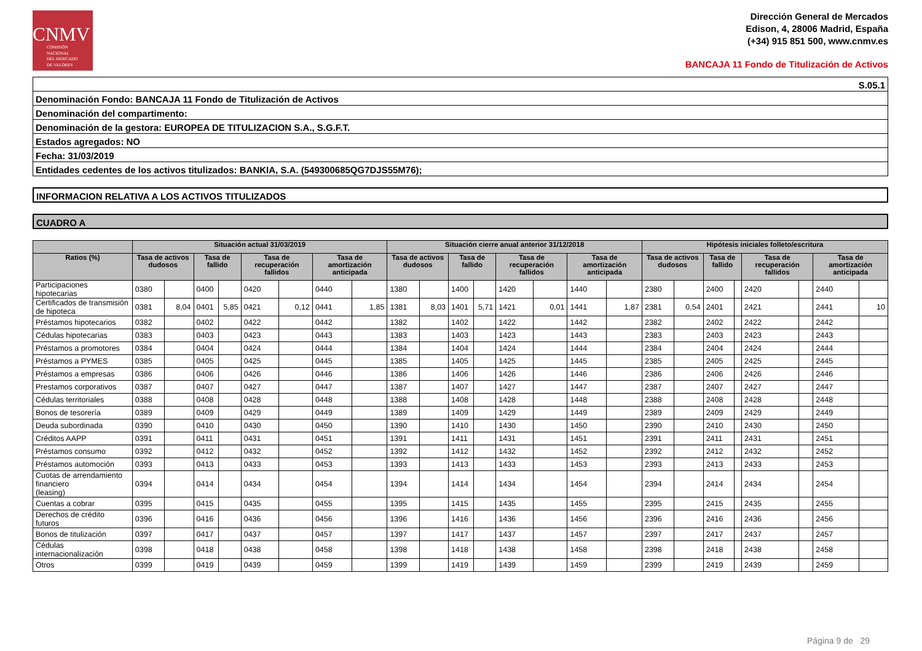CNMV
COMISIÓN
NACIONAL
DEL MERCADO
DE VALORES
Dirección General de Mercados
Edison, 4, 28006 Madrid, España
(+34) 915 851 500, www.cnmv.es
BANCAJA 11 Fondo de Titulización de Activos
S.05.1
Denominación Fondo: BANCAJA 11 Fondo de Titulización de Activos
Denominación del compartimento:
Denominación de la gestora: EUROPEA DE TITULIZACION S.A., S.G.F.T.
Estados agregados: NO
Fecha: 31/03/2019
Entidades cedentes de los activos titulizados: BANKIA, S.A. (549300685QG7DJS55M76);
INFORMACION RELATIVA A LOS ACTIVOS TITULIZADOS
CUADRO A
| | Situación actual 31/03/2019 | | | | | | | | Situación cierre anual anterior 31/12/2018 | | | | | | | | Hipótesis iniciales folleto/escritura | | | | | | | |
| --- | --- | --- | --- | --- | --- | --- | --- | --- | --- | --- | --- | --- | --- | --- | --- | --- | --- | --- | --- | --- | --- | --- | --- | --- |
| Ratios (%) | Tasa de activos dudosos | | Tasa de fallido | | Tasa de recuperación fallidos | | Tasa de amortización anticipada | | Tasa de activos dudosos | | Tasa de fallido | | Tasa de recuperación fallidos | | Tasa de amortización anticipada | | Tasa de activos dudosos | | Tasa de fallido | | Tasa de recuperación fallidos | | Tasa de amortización anticipada | |
| Participaciones hipotecarias | 0380 | | 0400 | | 0420 | | 0440 | | 1380 | | 1400 | | 1420 | | 1440 | | 2380 | | 2400 | | 2420 | | 2440 | |
| Certificados de transmisión de hipoteca | 0381 | 8,04 | 0401 | 5,85 | 0421 | 0,12 | 0441 | 1,85 | 1381 | 8,03 | 1401 | 5,71 | 1421 | 0,01 | 1441 | 1,87 | 2381 | 0,54 | 2401 | | 2421 | | 2441 | 10 |
| Préstamos hipotecarios | 0382 | | 0402 | | 0422 | | 0442 | | 1382 | | 1402 | | 1422 | | 1442 | | 2382 | | 2402 | | 2422 | | 2442 | |
| Cédulas hipotecarias | 0383 | | 0403 | | 0423 | | 0443 | | 1383 | | 1403 | | 1423 | | 1443 | | 2383 | | 2403 | | 2423 | | 2443 | |
| Préstamos a promotores | 0384 | | 0404 | | 0424 | | 0444 | | 1384 | | 1404 | | 1424 | | 1444 | | 2384 | | 2404 | | 2424 | | 2444 | |
| Préstamos a PYMES | 0385 | | 0405 | | 0425 | | 0445 | | 1385 | | 1405 | | 1425 | | 1445 | | 2385 | | 2405 | | 2425 | | 2445 | |
| Préstamos a empresas | 0386 | | 0406 | | 0426 | | 0446 | | 1386 | | 1406 | | 1426 | | 1446 | | 2386 | | 2406 | | 2426 | | 2446 | |
| Prestamos corporativos | 0387 | | 0407 | | 0427 | | 0447 | | 1387 | | 1407 | | 1427 | | 1447 | | 2387 | | 2407 | | 2427 | | 2447 | |
| Cédulas territoriales | 0388 | | 0408 | | 0428 | | 0448 | | 1388 | | 1408 | | 1428 | | 1448 | | 2388 | | 2408 | | 2428 | | 2448 | |
| Bonos de tesorería | 0389 | | 0409 | | 0429 | | 0449 | | 1389 | | 1409 | | 1429 | | 1449 | | 2389 | | 2409 | | 2429 | | 2449 | |
| Deuda subordinada | 0390 | | 0410 | | 0430 | | 0450 | | 1390 | | 1410 | | 1430 | | 1450 | | 2390 | | 2410 | | 2430 | | 2450 | |
| Créditos AAPP | 0391 | | 0411 | | 0431 | | 0451 | | 1391 | | 1411 | | 1431 | | 1451 | | 2391 | | 2411 | | 2431 | | 2451 | |
| Préstamos consumo | 0392 | | 0412 | | 0432 | | 0452 | | 1392 | | 1412 | | 1432 | | 1452 | | 2392 | | 2412 | | 2432 | | 2452 | |
| Préstamos automoción | 0393 | | 0413 | | 0433 | | 0453 | | 1393 | | 1413 | | 1433 | | 1453 | | 2393 | | 2413 | | 2433 | | 2453 | |
| Cuotas de arrendamiento financiero (leasing) | 0394 | | 0414 | | 0434 | | 0454 | | 1394 | | 1414 | | 1434 | | 1454 | | 2394 | | 2414 | | 2434 | | 2454 | |
| Cuentas a cobrar | 0395 | | 0415 | | 0435 | | 0455 | | 1395 | | 1415 | | 1435 | | 1455 | | 2395 | | 2415 | | 2435 | | 2455 | |
| Derechos de crédito futuros | 0396 | | 0416 | | 0436 | | 0456 | | 1396 | | 1416 | | 1436 | | 1456 | | 2396 | | 2416 | | 2436 | | 2456 | |
| Bonos de titulización | 0397 | | 0417 | | 0437 | | 0457 | | 1397 | | 1417 | | 1437 | | 1457 | | 2397 | | 2417 | | 2437 | | 2457 | |
| Cédulas internacionalización | 0398 | | 0418 | | 0438 | | 0458 | | 1398 | | 1418 | | 1438 | | 1458 | | 2398 | | 2418 | | 2438 | | 2458 | |
| Otros | 0399 | | 0419 | | 0439 | | 0459 | | 1399 | | 1419 | | 1439 | | 1459 | | 2399 | | 2419 | | 2439 | | 2459 | |
Página 9 de 29